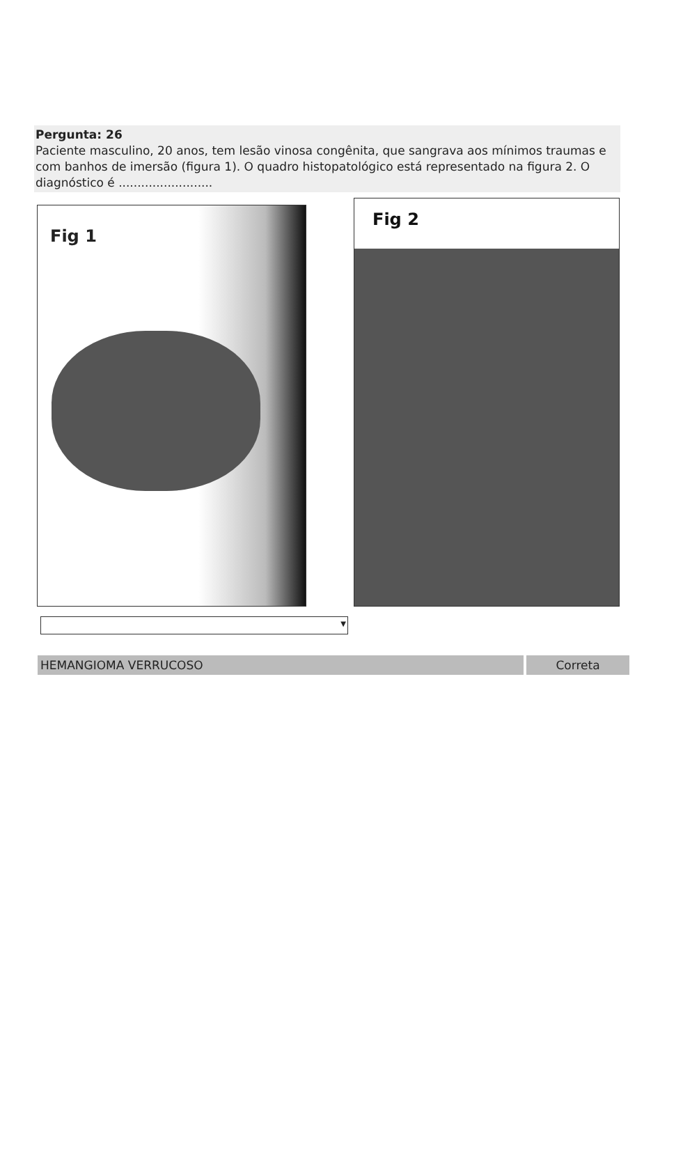Pergunta: 26
Paciente masculino, 20 anos, tem lesão vinosa congênita, que sangrava aos mínimos traumas e com banhos de imersão (figura 1). O quadro histopatológico está representado na figura 2. O diagnóstico é .........................
Fig 1
Fig 2
▼
HEMANGIOMA VERRUCOSO Correta